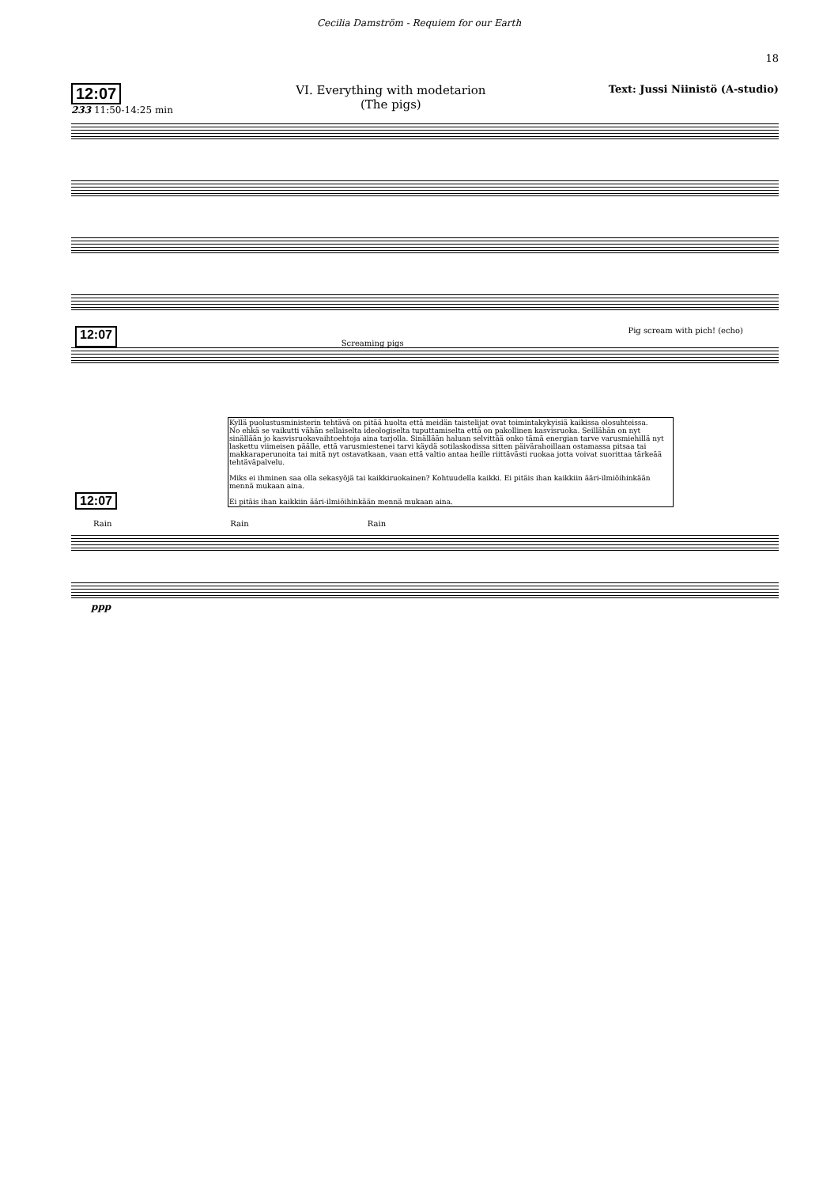Cecilia Damström - Requiem for our Earth
18
12:07
233 11:50-14:25 min
VI. Everything with modetarion
(The pigs)
Text: Jussi Niinistö (A-studio)
12:07 Screaming pigs Pig scream with pich! (echo)
Kyllä puolustusministerin tehtävä on pitää huolta että meidän taistelijat ovat toimintakykyisiä kaikissa olosuhteissa.
No ehkä se vaikutti vähän sellaiselta ideologiselta tuputtamiselta että on pakollinen kasvisruoka. Seillähän on nyt sinällään jo kasvisruokavaihtoehtoja aina tarjolla. Sinällään haluan selvittää onko tämä energian tarve varusmiehillä nyt laskettu viimeisen päälle, että varusmiestenei tarvi käydä sotilaskodissa sitten päivärahoillaan ostamassa pitsaa tai makkaraperunoita tai mitä nyt ostavatkaan, vaan että valtio antaa heille riittävästi ruokaa jotta voivat suorittaa tärkeää tehtäväpalvelu.
Miks ei ihminen saa olla sekasyöjä tai kaikkiruokainen? Kohtuudella kaikki. Ei pitäis ihan kaikkiin ääri-ilmiöihinkään mennä mukaan aina.
Ei pitäis ihan kaikkiin ääri-ilmiöihinkään mennä mukaan aina.
12:07
Rain Rain Rain
ppp